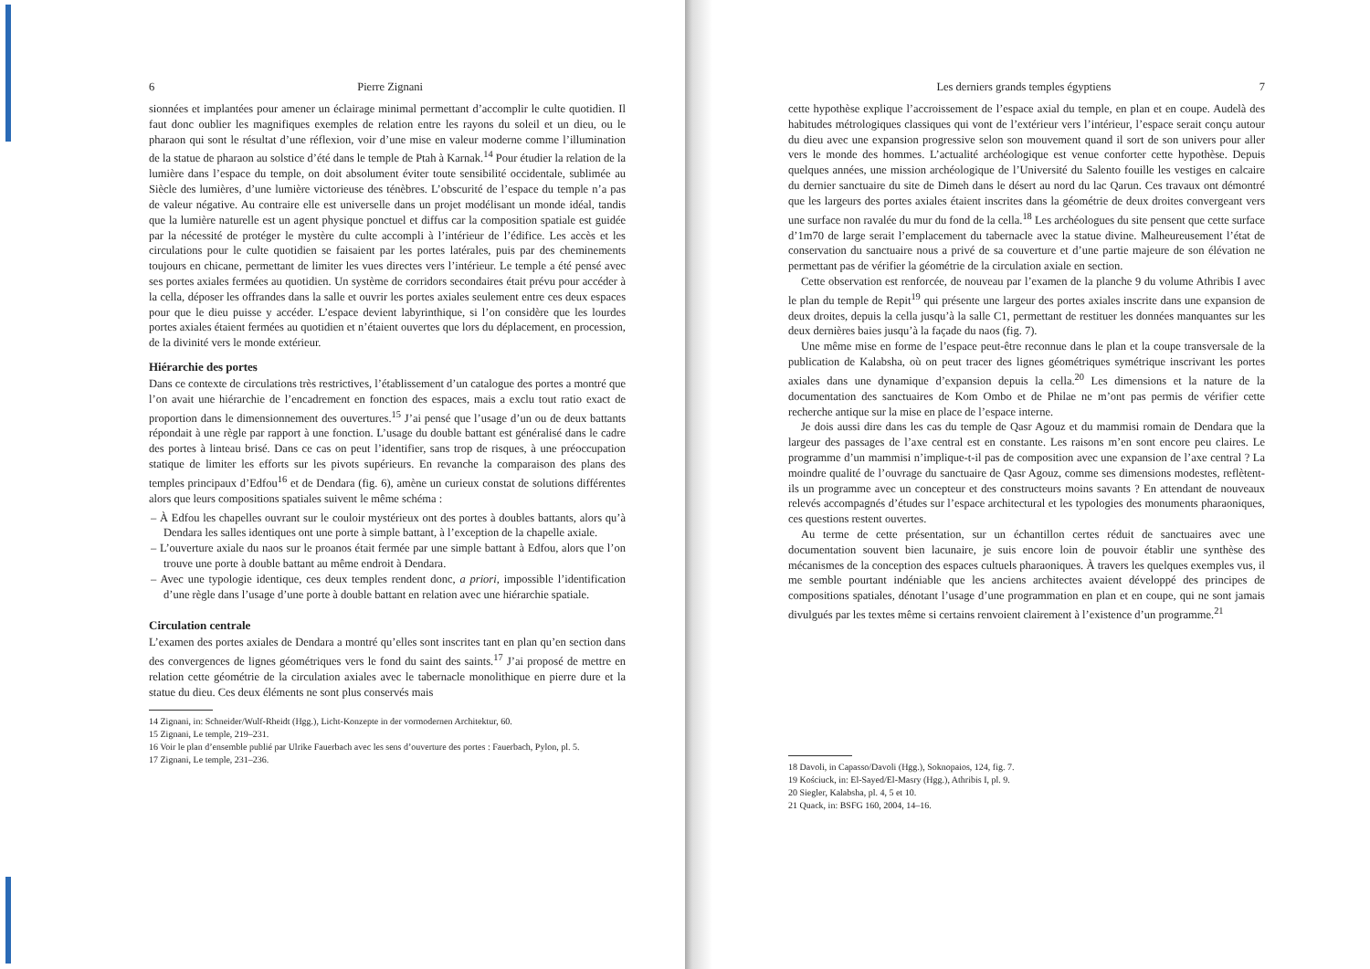6 Pierre Zignani
sionnées et implantées pour amener un éclairage minimal permettant d’accomplir le culte quotidien. Il faut donc oublier les magnifiques exemples de relation entre les rayons du soleil et un dieu, ou le pharaon qui sont le résultat d’une réflexion, voir d’une mise en valeur moderne comme l’illumination de la statue de pharaon au solstice d’été dans le temple de Ptah à Karnak.<sup>14</sup> Pour étudier la relation de la lumière dans l’espace du temple, on doit absolument éviter toute sensibilité occidentale, sublimée au Siècle des lumières, d’une lumière victorieuse des ténèbres. L’obscurité de l’espace du temple n’a pas de valeur négative. Au contraire elle est universelle dans un projet modélisant un monde idéal, tandis que la lumière naturelle est un agent physique ponctuel et diffus car la composition spatiale est guidée par la nécessité de protéger le mystère du culte accompli à l’intérieur de l’édifice. Les accès et les circulations pour le culte quotidien se faisaient par les portes latérales, puis par des cheminements toujours en chicane, permettant de limiter les vues directes vers l’intérieur. Le temple a été pensé avec ses portes axiales fermées au quotidien. Un système de corridors secondaires était prévu pour accéder à la cella, déposer les offrandes dans la salle et ouvrir les portes axiales seulement entre ces deux espaces pour que le dieu puisse y accéder. L’espace devient labyrinthique, si l’on considère que les lourdes portes axiales étaient fermées au quotidien et n’étaient ouvertes que lors du déplacement, en procession, de la divinité vers le monde extérieur.
Hiérarchie des portes
Dans ce contexte de circulations très restrictives, l’établissement d’un catalogue des portes a montré que l’on avait une hiérarchie de l’encadrement en fonction des espaces, mais a exclu tout ratio exact de proportion dans le dimensionnement des ouvertures.<sup>15</sup> J’ai pensé que l’usage d’un ou de deux battants répondait à une règle par rapport à une fonction. L’usage du double battant est généralisé dans le cadre des portes à linteau brisé. Dans ce cas on peut l’identifier, sans trop de risques, à une préoccupation statique de limiter les efforts sur les pivots supérieurs. En revanche la comparaison des plans des temples principaux d’Edfou<sup>16</sup> et de Dendara (fig. 6), amène un curieux constat de solutions différentes alors que leurs compositions spatiales suivent le même schéma :
– À Edfou les chapelles ouvrant sur le couloir mystérieux ont des portes à doubles battants, alors qu’à Dendara les salles identiques ont une porte à simple battant, à l’exception de la chapelle axiale.
– L’ouverture axiale du naos sur le proanos était fermée par une simple battant à Edfou, alors que l’on trouve une porte à double battant au même endroit à Dendara.
– Avec une typologie identique, ces deux temples rendent donc, a priori, impossible l’identification d’une règle dans l’usage d’une porte à double battant en relation avec une hiérarchie spatiale.
Circulation centrale
L’examen des portes axiales de Dendara a montré qu’elles sont inscrites tant en plan qu’en section dans des convergences de lignes géométriques vers le fond du saint des saints.<sup>17</sup> J’ai proposé de mettre en relation cette géométrie de la circulation axiales avec le tabernacle monolithique en pierre dure et la statue du dieu. Ces deux éléments ne sont plus conservés mais
14 Zignani, in: Schneider/Wulf-Rheidt (Hgg.), Licht-Konzepte in der vormodernen Architektur, 60.
15 Zignani, Le temple, 219–231.
16 Voir le plan d’ensemble publié par Ulrike Fauerbach avec les sens d’ouverture des portes : Fauerbach, Pylon, pl. 5.
17 Zignani, Le temple, 231–236.
Les derniers grands temples égyptiens 7
cette hypothèse explique l’accroissement de l’espace axial du temple, en plan et en coupe. Audelà des habitudes métrologiques classiques qui vont de l’extérieur vers l’intérieur, l’espace serait conçu autour du dieu avec une expansion progressive selon son mouvement quand il sort de son univers pour aller vers le monde des hommes. L’actualité archéologique est venue conforter cette hypothèse. Depuis quelques années, une mission archéologique de l’Université du Salento fouille les vestiges en calcaire du dernier sanctuaire du site de Dimeh dans le désert au nord du lac Qarun. Ces travaux ont démontré que les largeurs des portes axiales étaient inscrites dans la géométrie de deux droites convergeant vers une surface non ravalée du mur du fond de la cella.<sup>18</sup> Les archéologues du site pensent que cette surface d’1m70 de large serait l’emplacement du tabernacle avec la statue divine. Malheureusement l’état de conservation du sanctuaire nous a privé de sa couverture et d’une partie majeure de son élévation ne permettant pas de vérifier la géométrie de la circulation axiale en section.
Cette observation est renforcée, de nouveau par l’examen de la planche 9 du volume Athribis I avec le plan du temple de Repit<sup>19</sup> qui présente une largeur des portes axiales inscrite dans une expansion de deux droites, depuis la cella jusqu’à la salle C1, permettant de restituer les données manquantes sur les deux dernières baies jusqu’à la façade du naos (fig. 7).
Une même mise en forme de l’espace peut-être reconnue dans le plan et la coupe transversale de la publication de Kalabsha, où on peut tracer des lignes géométriques symétrique inscrivant les portes axiales dans une dynamique d’expansion depuis la cella.<sup>20</sup> Les dimensions et la nature de la documentation des sanctuaires de Kom Ombo et de Philae ne m’ont pas permis de vérifier cette recherche antique sur la mise en place de l’espace interne.
Je dois aussi dire dans les cas du temple de Qasr Agouz et du mammisi romain de Dendara que la largeur des passages de l’axe central est en constante. Les raisons m’en sont encore peu claires. Le programme d’un mammisi n’implique-t-il pas de composition avec une expansion de l’axe central ? La moindre qualité de l’ouvrage du sanctuaire de Qasr Agouz, comme ses dimensions modestes, reflètent-ils un programme avec un concepteur et des constructeurs moins savants ? En attendant de nouveaux relevés accompagnés d’études sur l’espace architectural et les typologies des monuments pharaoniques, ces questions restent ouvertes.
Au terme de cette présentation, sur un échantillon certes réduit de sanctuaires avec une documentation souvent bien lacunaire, je suis encore loin de pouvoir établir une synthèse des mécanismes de la conception des espaces cultuels pharaoniques. À travers les quelques exemples vus, il me semble pourtant indéniable que les anciens architectes avaient développé des principes de compositions spatiales, dénotant l’usage d’une programmation en plan et en coupe, qui ne sont jamais divulgués par les textes même si certains renvoient clairement à l’existence d’un programme.<sup>21</sup>
18 Davoli, in Capasso/Davoli (Hgg.), Soknopaios, 124, fig. 7.
19 Kościuck, in: El-Sayed/El-Masry (Hgg.), Athribis I, pl. 9.
20 Siegler, Kalabsha, pl. 4, 5 et 10.
21 Quack, in: BSFG 160, 2004, 14–16.